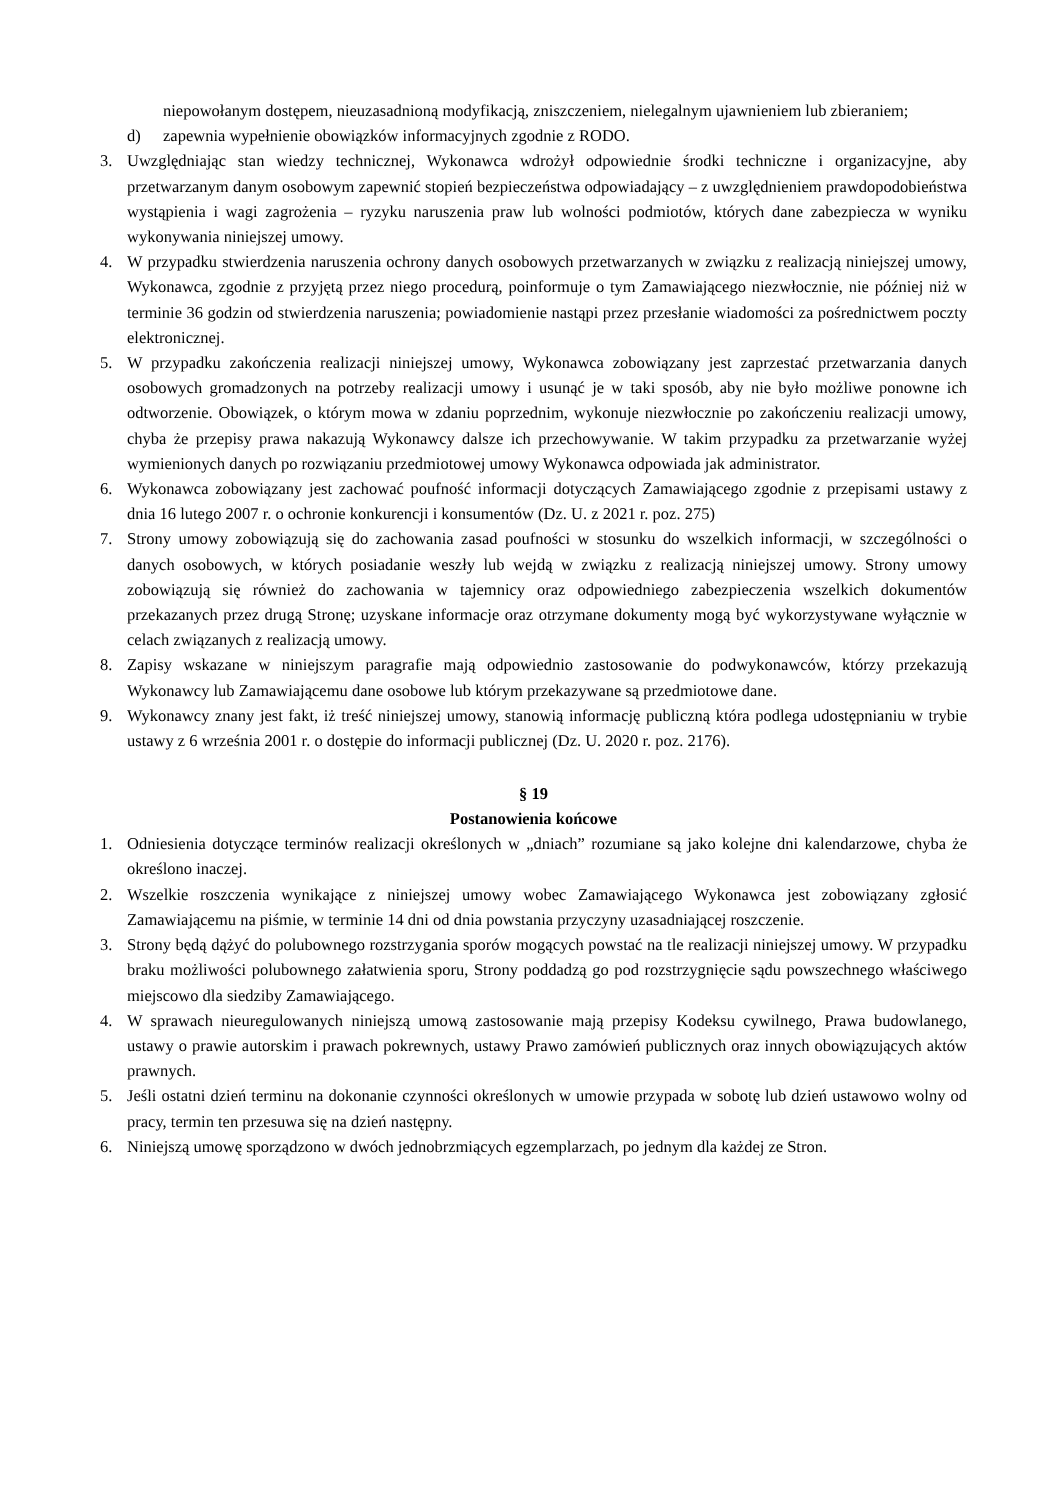niepowołanym dostępem, nieuzasadnioną modyfikacją, zniszczeniem, nielegalnym ujawnieniem lub zbieraniem;
d) zapewnia wypełnienie obowiązków informacyjnych zgodnie z RODO.
3. Uwzględniając stan wiedzy technicznej, Wykonawca wdrożył odpowiednie środki techniczne i organizacyjne, aby przetwarzanym danym osobowym zapewnić stopień bezpieczeństwa odpowiadający – z uwzględnieniem prawdopodobieństwa wystąpienia i wagi zagrożenia – ryzyku naruszenia praw lub wolności podmiotów, których dane zabezpiecza w wyniku wykonywania niniejszej umowy.
4. W przypadku stwierdzenia naruszenia ochrony danych osobowych przetwarzanych w związku z realizacją niniejszej umowy, Wykonawca, zgodnie z przyjętą przez niego procedurą, poinformuje o tym Zamawiającego niezwłocznie, nie później niż w terminie 36 godzin od stwierdzenia naruszenia; powiadomienie nastąpi przez przesłanie wiadomości za pośrednictwem poczty elektronicznej.
5. W przypadku zakończenia realizacji niniejszej umowy, Wykonawca zobowiązany jest zaprzestać przetwarzania danych osobowych gromadzonych na potrzeby realizacji umowy i usunąć je w taki sposób, aby nie było możliwe ponowne ich odtworzenie. Obowiązek, o którym mowa w zdaniu poprzednim, wykonuje niezwłocznie po zakończeniu realizacji umowy, chyba że przepisy prawa nakazują Wykonawcy dalsze ich przechowywanie. W takim przypadku za przetwarzanie wyżej wymienionych danych po rozwiązaniu przedmiotowej umowy Wykonawca odpowiada jak administrator.
6. Wykonawca zobowiązany jest zachować poufność informacji dotyczących Zamawiającego zgodnie z przepisami ustawy z dnia 16 lutego 2007 r. o ochronie konkurencji i konsumentów (Dz. U. z 2021 r. poz. 275)
7. Strony umowy zobowiązują się do zachowania zasad poufności w stosunku do wszelkich informacji, w szczególności o danych osobowych, w których posiadanie weszły lub wejdą w związku z realizacją niniejszej umowy. Strony umowy zobowiązują się również do zachowania w tajemnicy oraz odpowiedniego zabezpieczenia wszelkich dokumentów przekazanych przez drugą Stronę; uzyskane informacje oraz otrzymane dokumenty mogą być wykorzystywane wyłącznie w celach związanych z realizacją umowy.
8. Zapisy wskazane w niniejszym paragrafie mają odpowiednio zastosowanie do podwykonawców, którzy przekazują Wykonawcy lub Zamawiającemu dane osobowe lub którym przekazywane są przedmiotowe dane.
9. Wykonawcy znany jest fakt, iż treść niniejszej umowy, stanowią informację publiczną która podlega udostępnianiu w trybie ustawy z 6 września 2001 r. o dostępie do informacji publicznej (Dz. U. 2020 r. poz. 2176).
§ 19
Postanowienia końcowe
1. Odniesienia dotyczące terminów realizacji określonych w „dniach” rozumiane są jako kolejne dni kalendarzowe, chyba że określono inaczej.
2. Wszelkie roszczenia wynikające z niniejszej umowy wobec Zamawiającego Wykonawca jest zobowiązany zgłosić Zamawiającemu na piśmie, w terminie 14 dni od dnia powstania przyczyny uzasadniającej roszczenie.
3. Strony będą dążyć do polubownego rozstrzygania sporów mogących powstać na tle realizacji niniejszej umowy. W przypadku braku możliwości polubownego załatwienia sporu, Strony poddadzą go pod rozstrzygnięcie sądu powszechnego właściwego miejscowo dla siedziby Zamawiającego.
4. W sprawach nieuregulowanych niniejszą umową zastosowanie mają przepisy Kodeksu cywilnego, Prawa budowlanego, ustawy o prawie autorskim i prawach pokrewnych, ustawy Prawo zamówień publicznych oraz innych obowiązujących aktów prawnych.
5. Jeśli ostatni dzień terminu na dokonanie czynności określonych w umowie przypada w sobotę lub dzień ustawowo wolny od pracy, termin ten przesuwa się na dzień następny.
6. Niniejszą umowę sporządzono w dwóch jednobrzmiących egzemplarzach, po jednym dla każdej ze Stron.